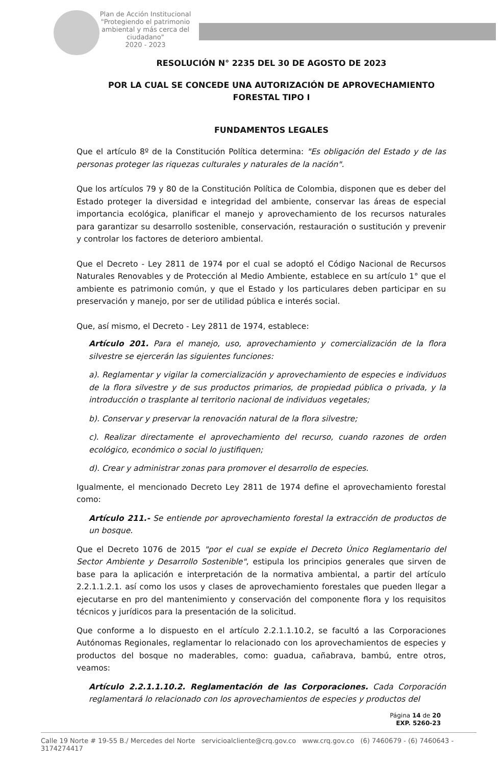Plan de Acción Institucional "Protegiendo el patrimonio ambiental y más cerca del ciudadano"
2020 - 2023
RESOLUCIÓN N° 2235 DEL 30 DE AGOSTO DE 2023
POR LA CUAL SE CONCEDE UNA AUTORIZACIÓN DE APROVECHAMIENTO
FORESTAL TIPO I
FUNDAMENTOS LEGALES
Que el artículo 8º de la Constitución Política determina: "Es obligación del Estado y de las personas proteger las riquezas culturales y naturales de la nación".
Que los artículos 79 y 80 de la Constitución Política de Colombia, disponen que es deber del Estado proteger la diversidad e integridad del ambiente, conservar las áreas de especial importancia ecológica, planificar el manejo y aprovechamiento de los recursos naturales para garantizar su desarrollo sostenible, conservación, restauración o sustitución y prevenir y controlar los factores de deterioro ambiental.
Que el Decreto - Ley 2811 de 1974 por el cual se adoptó el Código Nacional de Recursos Naturales Renovables y de Protección al Medio Ambiente, establece en su artículo 1° que el ambiente es patrimonio común, y que el Estado y los particulares deben participar en su preservación y manejo, por ser de utilidad pública e interés social.
Que, así mismo, el Decreto - Ley 2811 de 1974, establece:
Artículo 201. Para el manejo, uso, aprovechamiento y comercialización de la flora silvestre se ejercerán las siguientes funciones:
a). Reglamentar y vigilar la comercialización y aprovechamiento de especies e individuos de la flora silvestre y de sus productos primarios, de propiedad pública o privada, y la introducción o trasplante al territorio nacional de individuos vegetales;
b). Conservar y preservar la renovación natural de la flora silvestre;
c). Realizar directamente el aprovechamiento del recurso, cuando razones de orden ecológico, económico o social lo justifiquen;
d). Crear y administrar zonas para promover el desarrollo de especies.
Igualmente, el mencionado Decreto Ley 2811 de 1974 define el aprovechamiento forestal como:
Artículo 211.- Se entiende por aprovechamiento forestal la extracción de productos de un bosque.
Que el Decreto 1076 de 2015 "por el cual se expide el Decreto Único Reglamentario del Sector Ambiente y Desarrollo Sostenible", estipula los principios generales que sirven de base para la aplicación e interpretación de la normativa ambiental, a partir del artículo 2.2.1.1.2.1. así como los usos y clases de aprovechamiento forestales que pueden llegar a ejecutarse en pro del mantenimiento y conservación del componente flora y los requisitos técnicos y jurídicos para la presentación de la solicitud.
Que conforme a lo dispuesto en el artículo 2.2.1.1.10.2, se facultó a las Corporaciones Autónomas Regionales, reglamentar lo relacionado con los aprovechamientos de especies y productos del bosque no maderables, como: guadua, cañabrava, bambú, entre otros, veamos:
Artículo 2.2.1.1.10.2. Reglamentación de las Corporaciones. Cada Corporación reglamentará lo relacionado con los aprovechamientos de especies y productos del
Página 14 de 20
EXP. 5260-23
Calle 19 Norte # 19-55 B./ Mercedes del Norte servicioalcliente@crq.gov.co www.crq.gov.co (6) 7460679 - (6) 7460643 - 3174274417